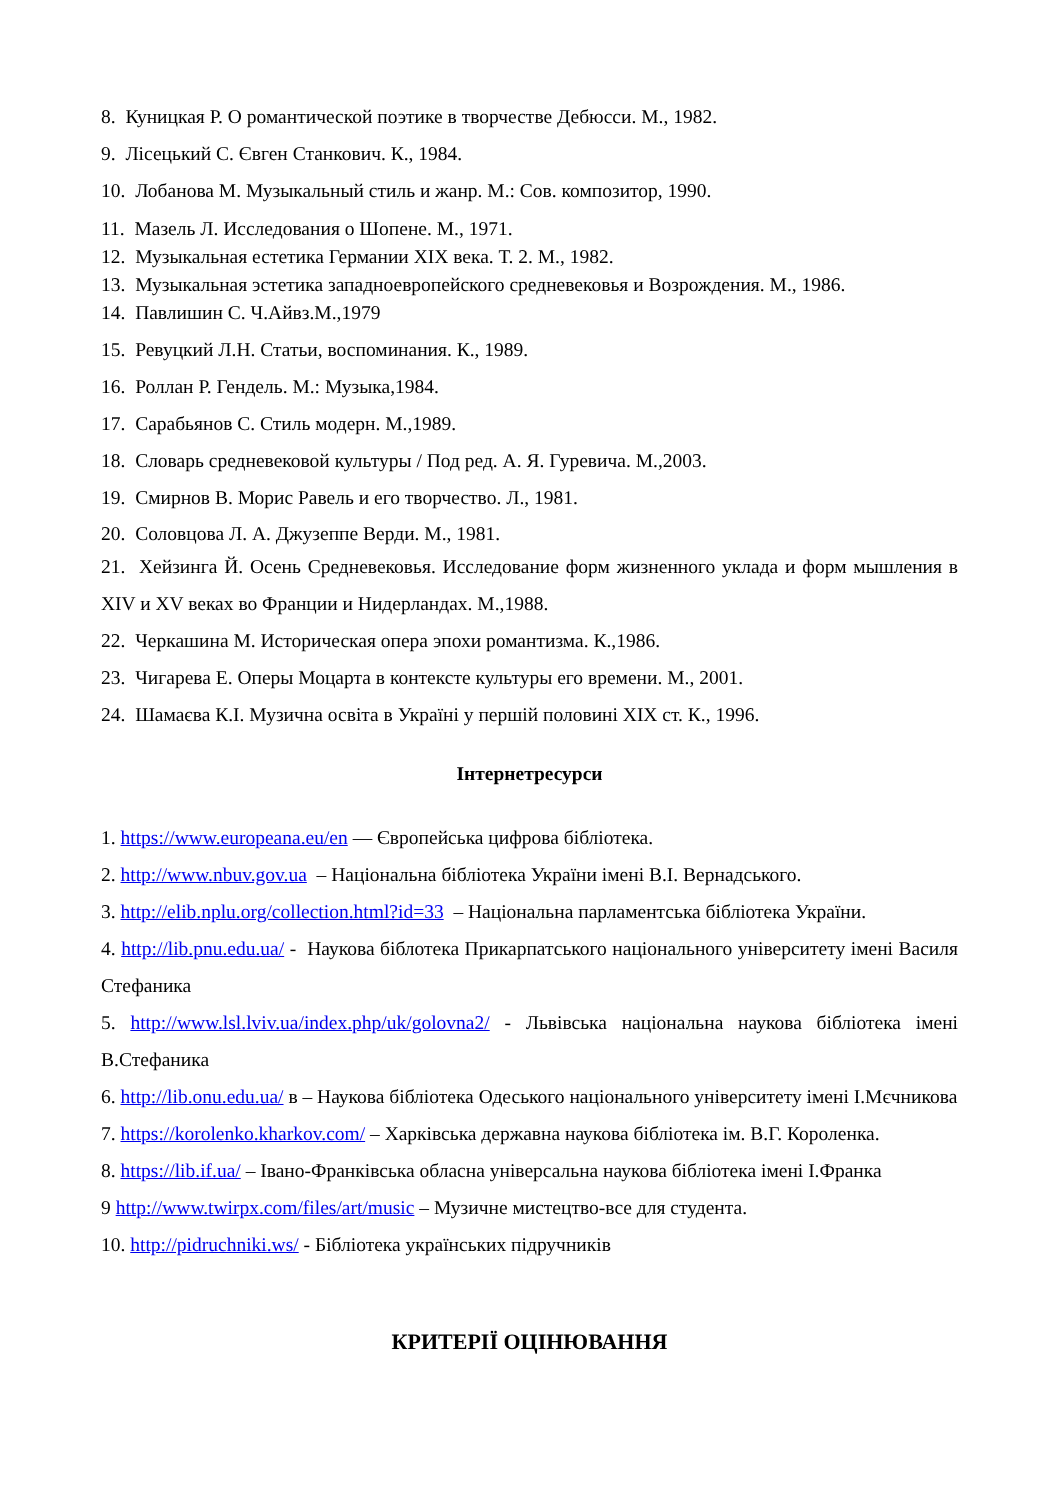8. Куницкая Р. О романтической поэтике в творчестве Дебюсси. М., 1982.
9. Лісецький С. Євген Станкович. К., 1984.
10. Лобанова М. Музыкальный стиль и жанр. М.: Сов. композитор, 1990.
11. Мазель Л. Исследования о Шопене. М., 1971.
12. Музыкальная естетика Германии XIX века. Т. 2. М., 1982.
13. Музыкальная эстетика западноевропейского средневековья и Возрождения. М., 1986.
14. Павлишин С. Ч.Айвз.М.,1979
15. Ревуцкий Л.Н. Статьи, воспоминания. К., 1989.
16. Роллан Р. Гендель. М.: Музыка,1984.
17. Сарабьянов С. Стиль модерн. М.,1989.
18. Словарь средневековой культуры / Под ред. А. Я. Гуревича. М.,2003.
19. Смирнов В. Морис Равель и его творчество. Л., 1981.
20. Соловцова Л. А. Джузеппе Верди. М., 1981.
21. Хейзинга Й. Осень Средневековья. Исследование форм жизненного уклада и форм мышления в XIV и XV веках во Франции и Нидерландах. М.,1988.
22. Черкашина М. Историческая опера эпохи романтизма. К.,1986.
23. Чигарева Е. Оперы Моцарта в контексте культуры его времени. М., 2001.
24. Шамаєва К.І. Музична освіта в Україні у першій половині XIX ст. К., 1996.
Інтернетресурси
1. https://www.europeana.eu/en — Європейська цифрова бібліотека.
2. http://www.nbuv.gov.ua – Національна бібліотека України імені В.І. Вернадського.
3. http://elib.nplu.org/collection.html?id=33 – Національна парламентська бібліотека України.
4. http://lib.pnu.edu.ua/ - Наукова біблотека Прикарпатського національного університету імені Василя Стефаника
5. http://www.lsl.lviv.ua/index.php/uk/golovna2/ - Львівська національна наукова бібліотека імені В.Стефаника
6. http://lib.onu.edu.ua/ в – Наукова бібліотека Одеського національного університету імені І.Мєчникова
7. https://korolenko.kharkov.com/ – Харківська державна наукова бібліотека ім. В.Г. Короленка.
8. https://lib.if.ua/ – Івано-Франківська обласна універсальна наукова бібліотека імені І.Франка
9 http://www.twirpx.com/files/art/music – Музичне мистецтво-все для студента.
10. http://pidruchniki.ws/ - Бібліотека українських підручників
КРИТЕРІЇ ОЦІНЮВАННЯ